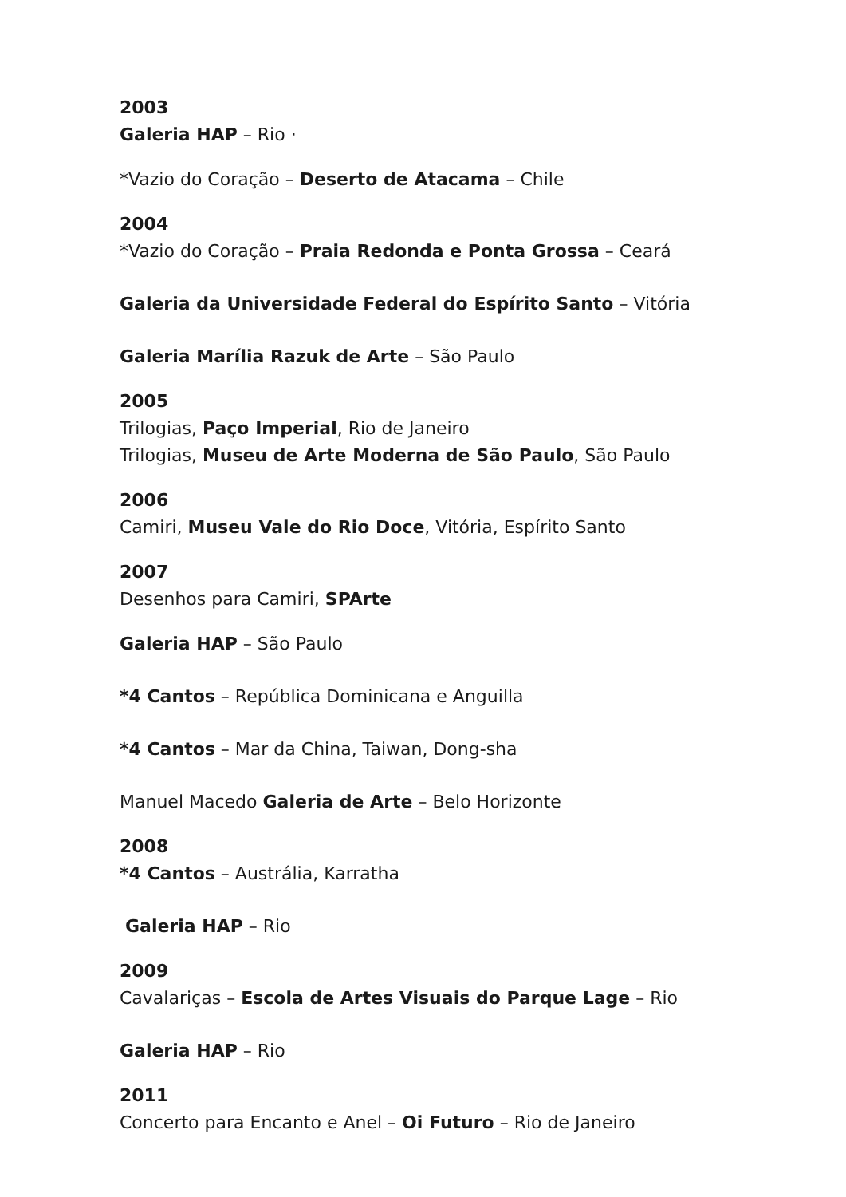2003
Galeria HAP – Rio ·
*Vazio do Coração – Deserto de Atacama – Chile
2004
*Vazio do Coração – Praia Redonda e Ponta Grossa – Ceará
Galeria da Universidade Federal do Espírito Santo – Vitória
Galeria Marília Razuk de Arte – São Paulo
2005
Trilogias, Paço Imperial, Rio de Janeiro
Trilogias, Museu de Arte Moderna de São Paulo, São Paulo
2006
Camiri, Museu Vale do Rio Doce, Vitória, Espírito Santo
2007
Desenhos para Camiri, SPArte
Galeria HAP – São Paulo
*4 Cantos – República Dominicana e Anguilla
*4 Cantos – Mar da China, Taiwan, Dong-sha
Manuel Macedo Galeria de Arte – Belo Horizonte
2008
*4 Cantos – Austrália, Karratha
Galeria HAP – Rio
2009
Cavalariças – Escola de Artes Visuais do Parque Lage – Rio
Galeria HAP – Rio
2011
Concerto para Encanto e Anel – Oi Futuro – Rio de Janeiro